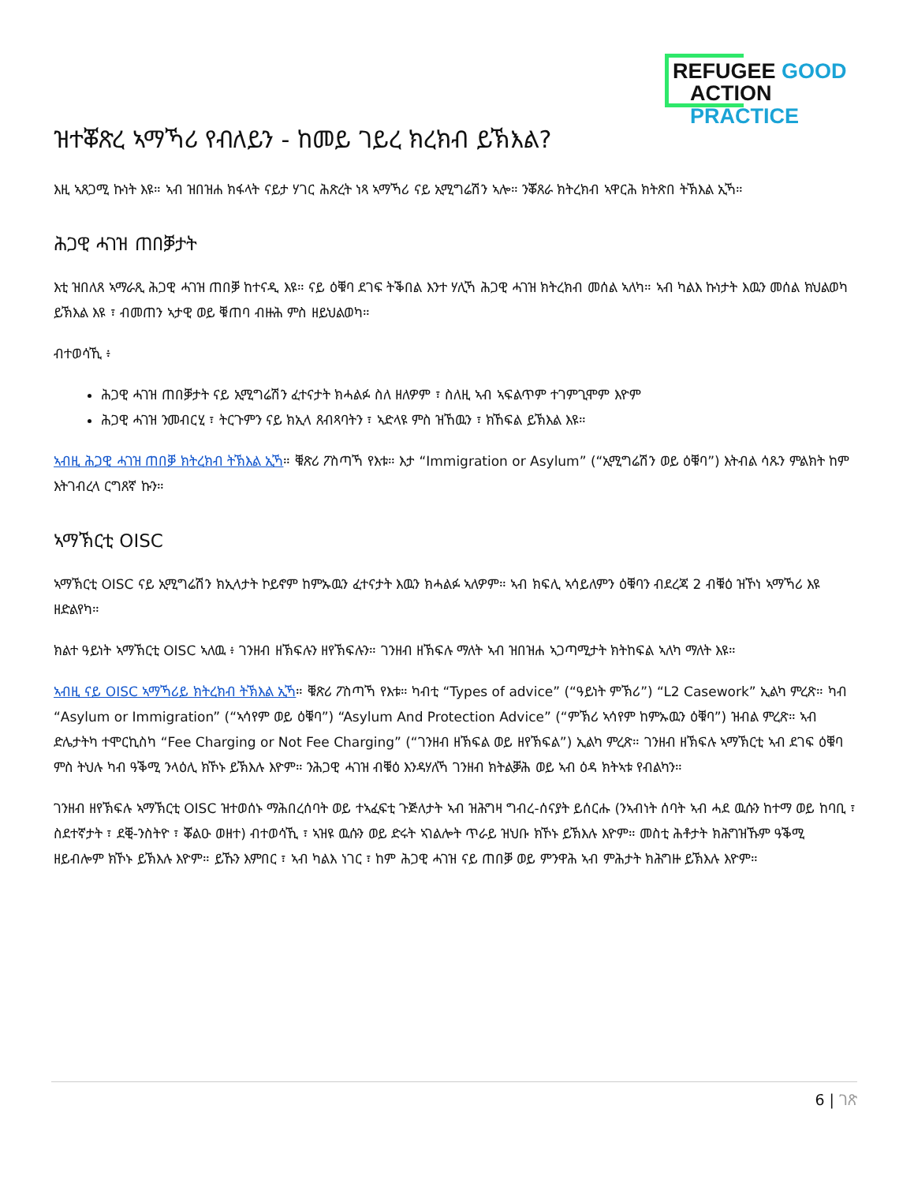REFUGEE GOOD
ACTION PRACTICE
ዝተቖጽረ ኣማኻሪ የብለይን - ከመይ ገይረ ክረክብ ይኽእል?
እዚ ኣጸጋሚ ኩነት እዩ። ኣብ ዝበዝሐ ክፋላት ናይታ ሃገር ሕጽረት ነጻ ኣማኻሪ ናይ ኢሚግሬሽን ኣሎ። ንቖጸራ ክትረክብ ኣዋርሕ ክትጽበ ትኽእል ኢኻ።
ሕጋዊ ሓገዝ ጠበቓታት
እቲ ዝበለጸ ኣማራጺ ሕጋዊ ሓገዝ ጠበቓ ከተናዲ እዩ። ናይ ዕቑባ ደገፍ ትቕበል እንተ ሃሊኻ ሕጋዊ ሓገዝ ክትረክብ መሰል ኣለካ። ኣብ ካልእ ኩነታት እዉን መሰል ክህልወካ ይኽእል እዩ ፣ ብመጠን ኣታዊ ወይ ቑጠባ ብዙሕ ምስ ዘይህልወካ።
ብተወሳኺ ፥
ሕጋዊ ሓገዝ ጠበቓታት ናይ ኢሚግሬሽን ፈተናታት ክሓልፉ ስለ ዘለዎም ፣ ስለዚ ኣብ ኣፍልጥም ተገምጊሞም እዮም
ሕጋዊ ሓገዝ ንመብርሂ ፣ ትርጉምን ናይ ክኢላ ጸብጻባትን ፣ ኣድላዩ ምስ ዝኸዉን ፣ ክኸፍል ይኽእል እዩ።
ኣብዚ ሕጋዊ ሓገዝ ጠበቓ ክትረክብ ትኽእል ኢኻ። ቑጽሪ ፖስጣኻ የእቱ። እታ “Immigration or Asylum” (“ኢሚግሬሽን ወይ ዕቑባ”) እትብል ሳጹን ምልክት ከም እትገብረላ ርግጸኛ ኩን።
ኣማኽርቲ OISC
ኣማኽርቲ OISC ናይ ኢሚግሬሽን ክኢላታት ኮይኖም ከምኡዉን ፈተናታት እዉን ክሓልፉ ኣለዎም። ኣብ ክፍሊ ኣሳይለምን ዕቑባን ብደረጃ 2 ብቑዕ ዝኾነ ኣማኻሪ እዩ ዘድልየካ።
ክልተ ዓይነት ኣማኽርቲ OISC ኣለዉ ፥ ገንዘብ ዘኽፍሉን ዘየኽፍሉን። ገንዘብ ዘኽፍሉ ማለት ኣብ ዝበዝሐ ኣጋጣሚታት ክትከፍል ኣለካ ማለት እዩ።
ኣብዚ ናይ OISC ኣማኻሪይ ክትረክብ ትኽእል ኢኻ። ቑጽሪ ፖስጣኻ የእቱ። ካብቲ “Types of advice” (“ዓይነት ምኽሪ”) “L2 Casework” ኢልካ ምረጽ። ካብ “Asylum or Immigration” (“ኣሳየም ወይ ዕቑባ”) “Asylum And Protection Advice” (“ምኽሪ ኣሳየም ከምኡዉን ዕቑባ”) ዝብል ምረጽ። ኣብ ድሌታትካ ተሞርኪስካ “Fee Charging or Not Fee Charging” (“ገንዘብ ዘኽፍል ወይ ዘየኽፍል”) ኢልካ ምረጽ። ገንዘብ ዘኽፍሉ ኣማኽርቲ ኣብ ደገፍ ዕቑባ ምስ ትህሉ ካብ ዓቕሚ ንላዕሊ ክኾኑ ይኽእሉ እዮም። ንሕጋዊ ሓገዝ ብቑዕ እንዳሃለኻ ገንዘብ ክትልቓሕ ወይ ኣብ ዕዳ ክትኣቱ የብልካን።
ገንዘብ ዘየኽፍሉ ኣማኽርቲ OISC ዝተወሰኑ ማሕበረሰባት ወይ ተኣፈፍቲ ጉጅለታት ኣብ ዝሕግዛ ግብረ-ሰናያት ይሰርሑ (ንኣብነት ሰባት ኣብ ሓደ ዉሱን ከተማ ወይ ከባቢ ፣ ስደተኛታት ፣ ደቒ-ንስትዮ ፣ ቖልዑ ወዘተ) ብተወሳኺ ፣ ኣዝዩ ዉሱን ወይ ድሩት ኣገልሎት ጥራይ ዝህቡ ክኾኑ ይኽእሉ እዮም። መስቲ ሕቶታት ክሕግዝኹም ዓቕሚ ዘይብሎም ክኾኑ ይኽእሉ እዮም። ይኹን እምበር ፣ ኣብ ካልእ ነገር ፣ ከም ሕጋዊ ሓገዝ ናይ ጠበቓ ወይ ምንዋሕ ኣብ ምሕታት ክሕግዙ ይኽእሉ እዮም።
6 | ገጽ